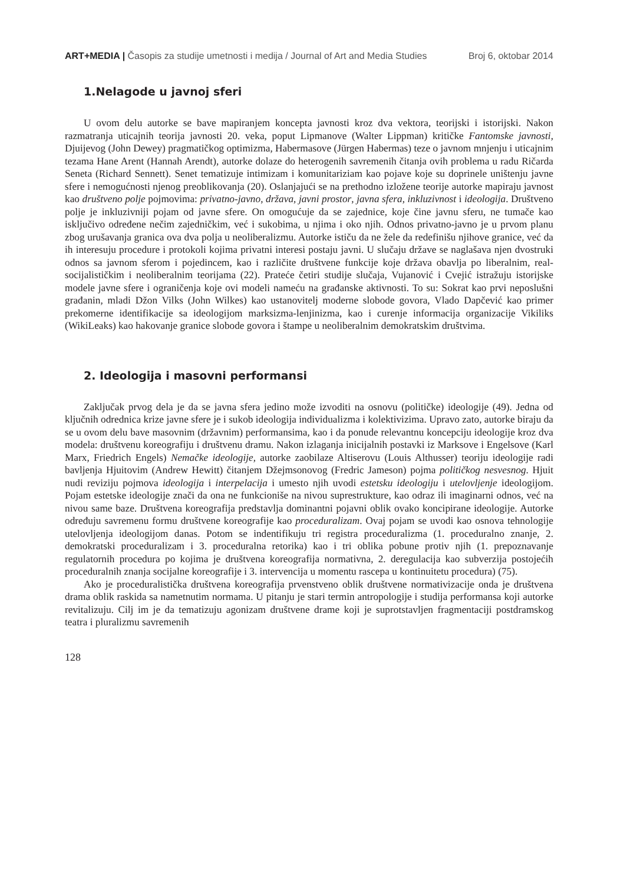ART+MEDIA | Časopis za studije umetnosti i medija / Journal of Art and Media Studies Broj 6, oktobar 2014
1.Nelagode u javnoj sferi
U ovom delu autorke se bave mapiranjem koncepta javnosti kroz dva vektora, teorijski i istorijski. Nakon razmatranja uticajnih teorija javnosti 20. veka, poput Lipmanove (Walter Lippman) kritičke Fantomske javnosti, Djuijevog (John Dewey) pragmatičkog optimizma, Habermasove (Jürgen Habermas) teze o javnom mnjenju i uticajnim tezama Hane Arent (Hannah Arendt), autorke dolaze do heterogenih savremenih čitanja ovih problema u radu Ričarda Seneta (Richard Sennett). Senet tematizuje intimizam i komunitariziam kao pojave koje su doprinele uništenju javne sfere i nemogućnosti njenog preoblikovanja (20). Oslanjajući se na prethodno izložene teorije autorke mapiraju javnost kao društveno polje pojmovima: privatno-javno, država, javni prostor, javna sfera, inkluzivnost i ideologija. Društveno polje je inkluzivniji pojam od javne sfere. On omogućuje da se zajednice, koje čine javnu sferu, ne tumače kao isključivo određene nečim zajedničkim, već i sukobima, u njima i oko njih. Odnos privatno-javno je u prvom planu zbog urušavanja granica ova dva polja u neoliberalizmu. Autorke ističu da ne žele da redefinišu njihove granice, već da ih interesuju procedure i protokoli kojima privatni interesi postaju javni. U slučaju države se naglašava njen dvostruki odnos sa javnom sferom i pojedincem, kao i različite društvene funkcije koje država obavlja po liberalnim, real-socijalističkim i neoliberalnim teorijama (22). Prateće četiri studije slučaja, Vujanović i Cvejić istražuju istorijske modele javne sfere i ograničenja koje ovi modeli nameću na građanske aktivnosti. To su: Sokrat kao prvi neposlušni građanin, mladi Džon Vilks (John Wilkes) kao ustanovitelj moderne slobode govora, Vlado Dapčević kao primer prekomerne identifikacije sa ideologijom marksizma-lenjinizma, kao i curenje informacija organizacije Vikiliks (WikiLeaks) kao hakovanje granice slobode govora i štampe u neoliberalnim demokratskim društvima.
2. Ideologija i masovni performansi
Zaključak prvog dela je da se javna sfera jedino može izvoditi na osnovu (političke) ideologije (49). Jedna od ključnih odrednica krize javne sfere je i sukob ideologija individualizma i kolektivizima. Upravo zato, autorke biraju da se u ovom delu bave masovnim (državnim) performansima, kao i da ponude relevantnu koncepciju ideologije kroz dva modela: društvenu koreografiju i društvenu dramu. Nakon izlaganja inicijalnih postavki iz Marksove i Engelsove (Karl Marx, Friedrich Engels) Nemačke ideologije, autorke zaobilaze Altiserovu (Louis Althusser) teoriju ideologije radi bavljenja Hjuitovim (Andrew Hewitt) čitanjem Džejmsonovog (Fredric Jameson) pojma političkog nesvesnog. Hjuit nudi reviziju pojmova ideologija i interpelacija i umesto njih uvodi estetsku ideologiju i utelovljenje ideologijom. Pojam estetske ideologije znači da ona ne funkcioniše na nivou suprestrukture, kao odraz ili imaginarni odnos, već na nivou same baze. Društvena koreografija predstavlja dominantni pojavni oblik ovako koncipirane ideologije. Autorke određuju savremenu formu društvene koreografije kao proceduralizam. Ovaj pojam se uvodi kao osnova tehnologije utelovljenja ideologijom danas. Potom se indentifikuju tri registra proceduralizma (1. proceduralno znanje, 2. demokratski proceduralizam i 3. proceduralna retorika) kao i tri oblika pobune protiv njih (1. prepoznavanje regulatornih procedura po kojima je društvena koreografija normativna, 2. deregulacija kao subverzija postojećih proceduralnih znanja socijalne koreografije i 3. intervencija u momentu rascepa u kontinuitetu procedura) (75).
Ako je proceduralistička društvena koreografija prvenstveno oblik društvene normativizacije onda je društvena drama oblik raskida sa nametnutim normama. U pitanju je stari termin antropologije i studija performansa koji autorke revitalizuju. Cilj im je da tematizuju agonizam društvene drame koji je suprotstavljen fragmentaciji postdramskog teatra i pluralizmu savremenih
128